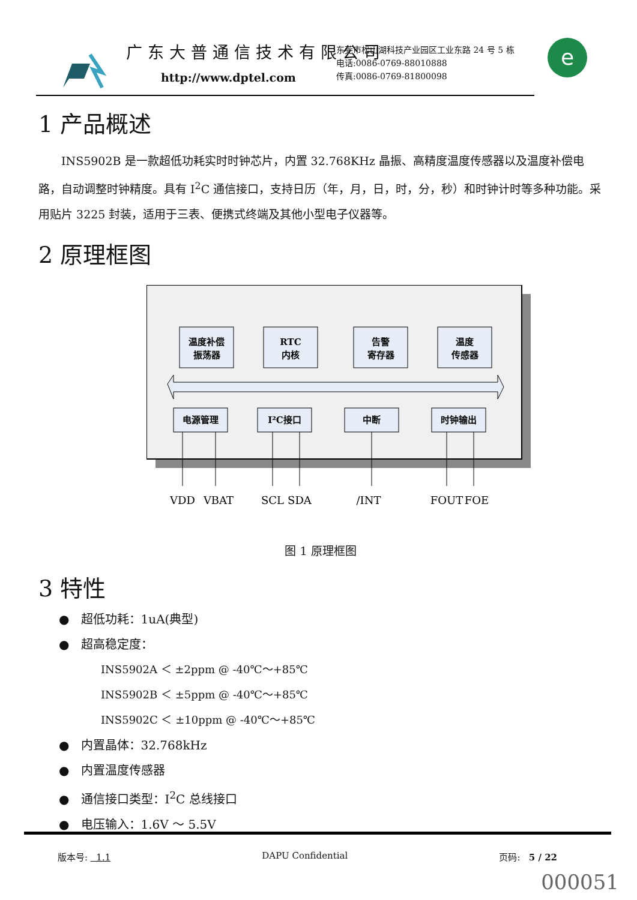广东大普通信技术有限公司
http://www.dptel.com
东莞市松山湖科技产业园区工业东路 24 号 5 栋
电话:0086-0769-88010888
传真:0086-0769-81800098
e
1 产品概述
INS5902B 是一款超低功耗实时时钟芯片，内置 32.768KHz 晶振、高精度温度传感器以及温度补偿电路，自动调整时钟精度。具有 I<sup>2</sup>C 通信接口，支持日历（年，月，日，时，分，秒）和时钟计时等多种功能。采用贴片 3225 封装，适用于三表、便携式终端及其他小型电子仪器等。
2 原理框图
温度补偿
振荡器
RTC
内核
告警
寄存器
温度
传感器
电源管理
I²C接口
中断
时钟输出
VDD
VBAT
SCL
SDA
/INT
FOUT
FOE
图 1 原理框图
3 特性
● 超低功耗：1uA(典型)
● 超高稳定度：
INS5902A ＜ ±2ppm @ -40℃～+85℃
INS5902B ＜ ±5ppm @ -40℃～+85℃
INS5902C ＜ ±10ppm @ -40℃～+85℃
● 内置晶体：32.768kHz
● 内置温度传感器
● 通信接口类型：I<sup>2</sup>C 总线接口
● 电压输入：1.6V ～ 5.5V
版本号: 1.1 DAPU Confidential 页码: 5 / 22
000051